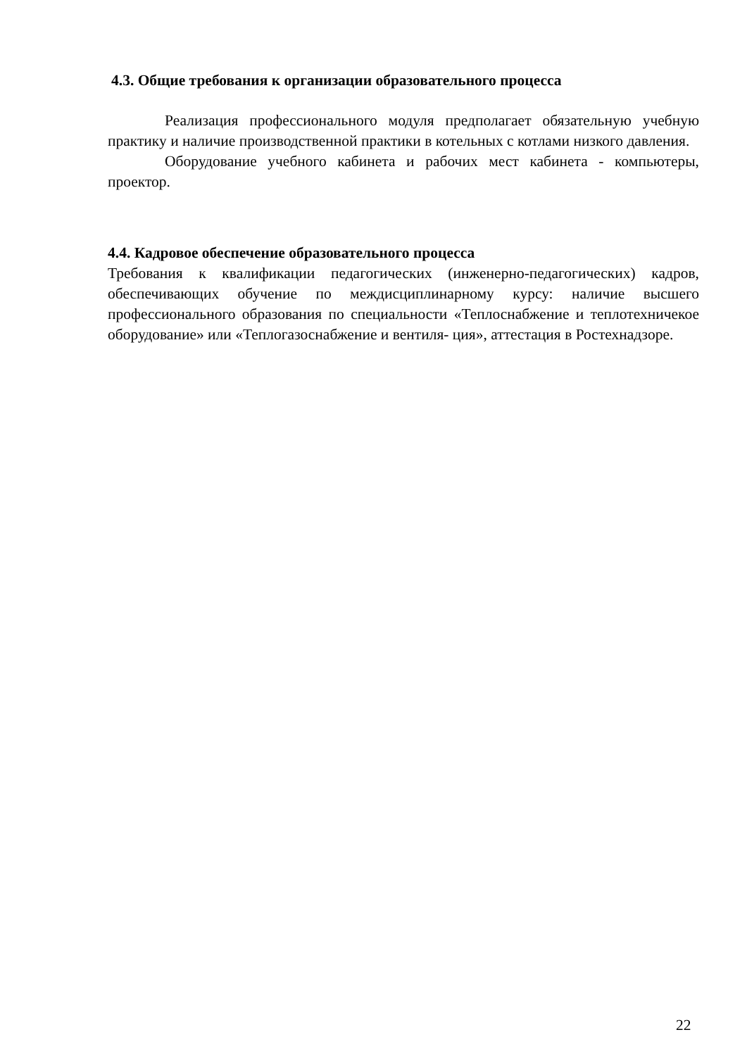4.3. Общие требования к организации образовательного процесса
Реализация профессионального модуля предполагает обязательную учебную практику и наличие производственной практики в котельных с котлами низкого давления.
Оборудование учебного кабинета и рабочих мест кабинета - компьютеры, проектор.
4.4. Кадровое обеспечение образовательного процесса
Требования к квалификации педагогических (инженерно-педагогических) кадров, обеспечивающих обучение по междисциплинарному курсу: наличие высшего профессионального образования по специальности «Теплоснабжение и теплотехничекое оборудование» или «Теплогазоснабжение и вентиля- ция», аттестация в Ростехнадзоре.
22